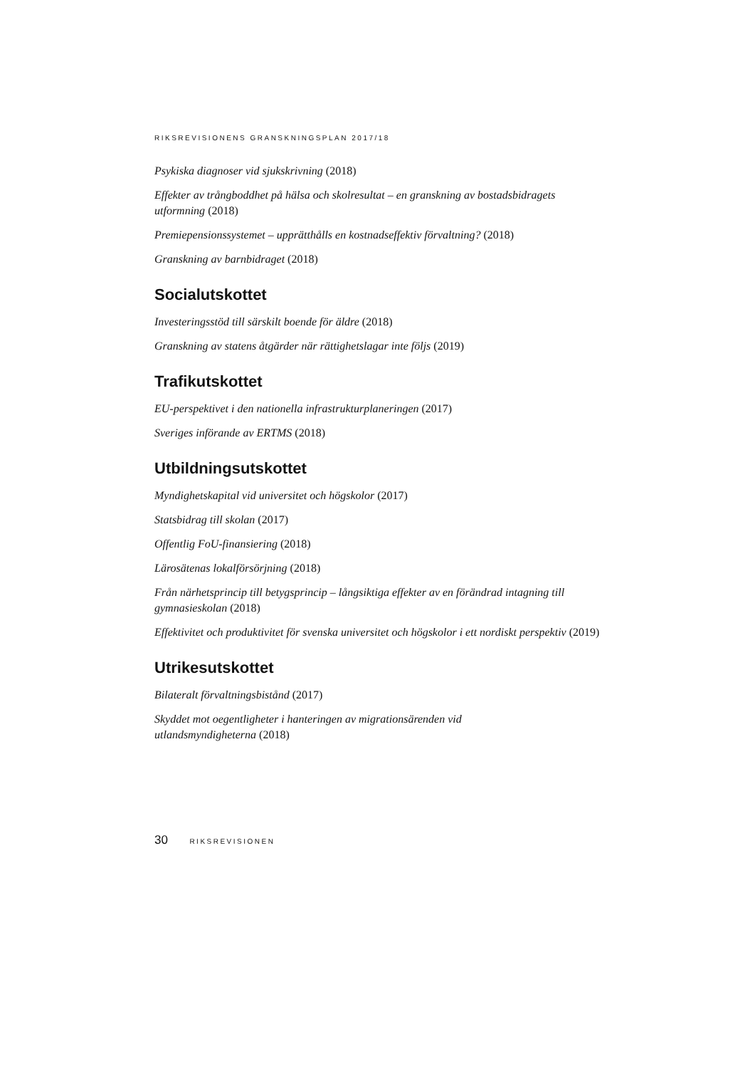RIKSREVISIONENS GRANSKNINGSPLAN 2017/18
Psykiska diagnoser vid sjukskrivning (2018)
Effekter av trångboddhet på hälsa och skolresultat – en granskning av bostadsbidragets utformning (2018)
Premiepensionssystemet – upprätthålls en kostnadseffektiv förvaltning? (2018)
Granskning av barnbidraget (2018)
Socialutskottet
Investeringsstöd till särskilt boende för äldre (2018)
Granskning av statens åtgärder när rättighetslagar inte följs (2019)
Trafikutskottet
EU-perspektivet i den nationella infrastrukturplaneringen (2017)
Sveriges införande av ERTMS (2018)
Utbildningsutskottet
Myndighetskapital vid universitet och högskolor (2017)
Statsbidrag till skolan (2017)
Offentlig FoU-finansiering (2018)
Lärosätenas lokalförsörjning (2018)
Från närhetsprincip till betygsprincip – långsiktiga effekter av en förändrad intagning till gymnasieskolan (2018)
Effektivitet och produktivitet för svenska universitet och högskolor i ett nordiskt perspektiv (2019)
Utrikesutskottet
Bilateralt förvaltningsbistånd (2017)
Skyddet mot oegentligheter i hanteringen av migrationsärenden vid
utlandsmyndigheterna (2018)
30 RIKSREVISIONEN